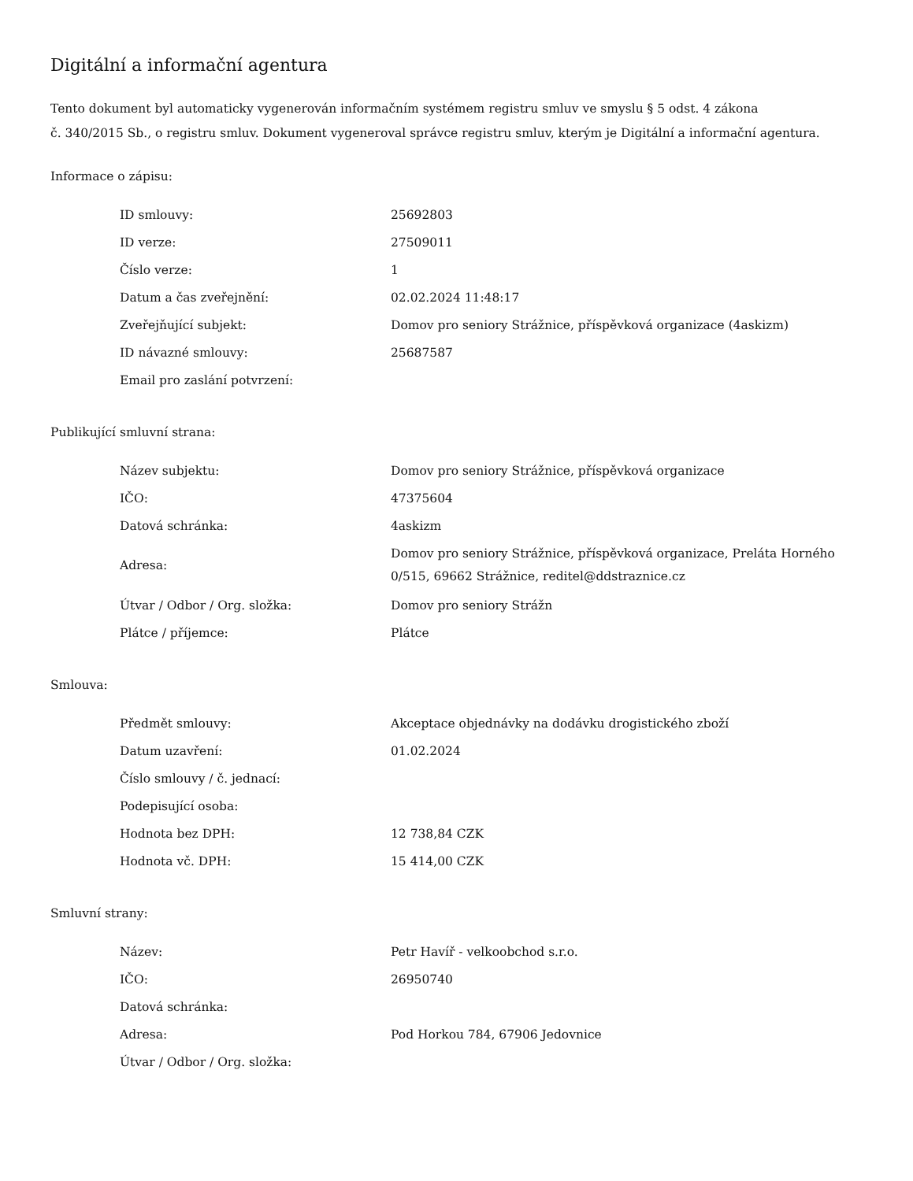Digitální a informační agentura
Tento dokument byl automaticky vygenerován informačním systémem registru smluv ve smyslu § 5 odst. 4 zákona
č. 340/2015 Sb., o registru smluv. Dokument vygeneroval správce registru smluv, kterým je Digitální a informační agentura.
Informace o zápisu:
| ID smlouvy: | 25692803 |
| ID verze: | 27509011 |
| Číslo verze: | 1 |
| Datum a čas zveřejnění: | 02.02.2024 11:48:17 |
| Zveřejňující subjekt: | Domov pro seniory Strážnice, příspěvková organizace (4askizm) |
| ID návazné smlouvy: | 25687587 |
| Email pro zaslání potvrzení: | |
Publikující smluvní strana:
| Název subjektu: | Domov pro seniory Strážnice, příspěvková organizace |
| IČO: | 47375604 |
| Datová schránka: | 4askizm |
| Adresa: | Domov pro seniory Strážnice, příspěvková organizace, Preláta Horného 0/515, 69662 Strážnice, reditel@ddstraznice.cz |
| Útvar / Odbor / Org. složka: | Domov pro seniory Strážn |
| Plátce / příjemce: | Plátce |
Smlouva:
| Předmět smlouvy: | Akceptace objednávky na dodávku drogistického zboží |
| Datum uzavření: | 01.02.2024 |
| Číslo smlouvy / č. jednací: | |
| Podepisující osoba: | |
| Hodnota bez DPH: | 12 738,84 CZK |
| Hodnota vč. DPH: | 15 414,00 CZK |
Smluvní strany:
| Název: | Petr Havíř - velkoobchod s.r.o. |
| IČO: | 26950740 |
| Datová schránka: | |
| Adresa: | Pod Horkou 784, 67906 Jedovnice |
| Útvar / Odbor / Org. složka: | |